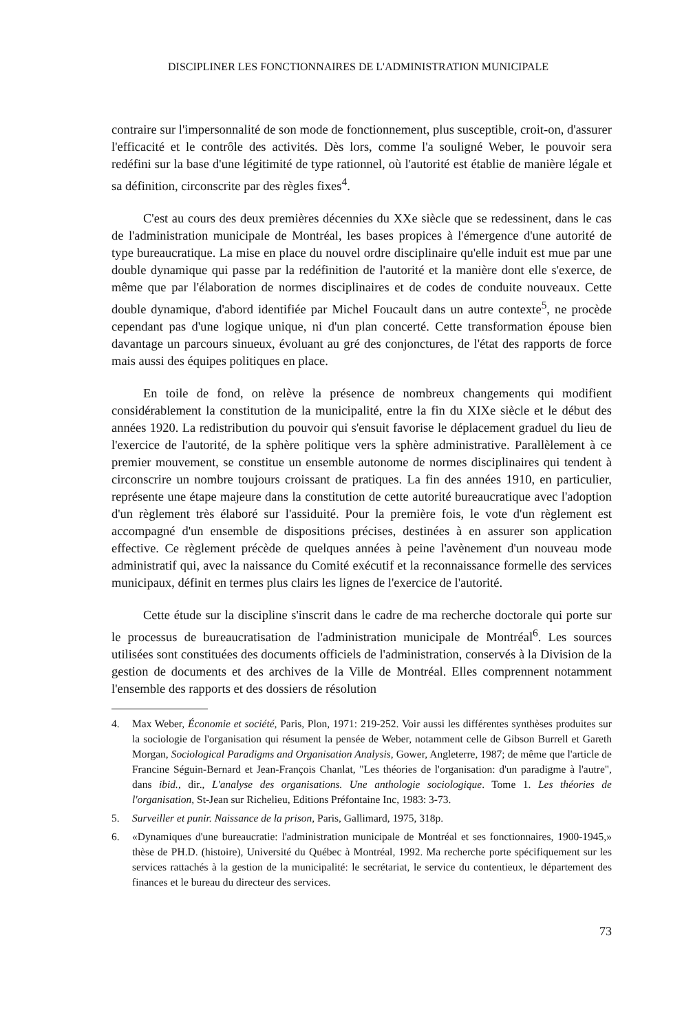DISCIPLINER LES FONCTIONNAIRES DE L'ADMINISTRATION MUNICIPALE
contraire sur l'impersonnalité de son mode de fonctionnement, plus susceptible, croit-on, d'assurer l'efficacité et le contrôle des activités. Dès lors, comme l'a souligné Weber, le pouvoir sera redéfini sur la base d'une légitimité de type rationnel, où l'autorité est établie de manière légale et sa définition, circonscrite par des règles fixes<sup>4</sup>.
C'est au cours des deux premières décennies du XXe siècle que se redessinent, dans le cas de l'administration municipale de Montréal, les bases propices à l'émergence d'une autorité de type bureaucratique. La mise en place du nouvel ordre disciplinaire qu'elle induit est mue par une double dynamique qui passe par la redéfinition de l'autorité et la manière dont elle s'exerce, de même que par l'élaboration de normes disciplinaires et de codes de conduite nouveaux. Cette double dynamique, d'abord identifiée par Michel Foucault dans un autre contexte<sup>5</sup>, ne procède cependant pas d'une logique unique, ni d'un plan concerté. Cette transformation épouse bien davantage un parcours sinueux, évoluant au gré des conjonctures, de l'état des rapports de force mais aussi des équipes politiques en place.
En toile de fond, on relève la présence de nombreux changements qui modifient considérablement la constitution de la municipalité, entre la fin du XIXe siècle et le début des années 1920. La redistribution du pouvoir qui s'ensuit favorise le déplacement graduel du lieu de l'exercice de l'autorité, de la sphère politique vers la sphère administrative. Parallèlement à ce premier mouvement, se constitue un ensemble autonome de normes disciplinaires qui tendent à circonscrire un nombre toujours croissant de pratiques. La fin des années 1910, en particulier, représente une étape majeure dans la constitution de cette autorité bureaucratique avec l'adoption d'un règlement très élaboré sur l'assiduité. Pour la première fois, le vote d'un règlement est accompagné d'un ensemble de dispositions précises, destinées à en assurer son application effective. Ce règlement précède de quelques années à peine l'avènement d'un nouveau mode administratif qui, avec la naissance du Comité exécutif et la reconnaissance formelle des services municipaux, définit en termes plus clairs les lignes de l'exercice de l'autorité.
Cette étude sur la discipline s'inscrit dans le cadre de ma recherche doctorale qui porte sur le processus de bureaucratisation de l'administration municipale de Montréal<sup>6</sup>. Les sources utilisées sont constituées des documents officiels de l'administration, conservés à la Division de la gestion de documents et des archives de la Ville de Montréal. Elles comprennent notamment l'ensemble des rapports et des dossiers de résolution
4. Max Weber, Économie et société, Paris, Plon, 1971: 219-252. Voir aussi les différentes synthèses produites sur la sociologie de l'organisation qui résument la pensée de Weber, notamment celle de Gibson Burrell et Gareth Morgan, Sociological Paradigms and Organisation Analysis, Gower, Angleterre, 1987; de même que l'article de Francine Séguin-Bernard et Jean-François Chanlat, "Les théories de l'organisation: d'un paradigme à l'autre", dans ibid., dir., L'analyse des organisations. Une anthologie sociologique. Tome 1. Les théories de l'organisation, St-Jean sur Richelieu, Editions Préfontaine Inc, 1983: 3-73.
5. Surveiller et punir. Naissance de la prison, Paris, Gallimard, 1975, 318p.
6. «Dynamiques d'une bureaucratie: l'administration municipale de Montréal et ses fonctionnaires, 1900-1945,» thèse de PH.D. (histoire), Université du Québec à Montréal, 1992. Ma recherche porte spécifiquement sur les services rattachés à la gestion de la municipalité: le secrétariat, le service du contentieux, le département des finances et le bureau du directeur des services.
73